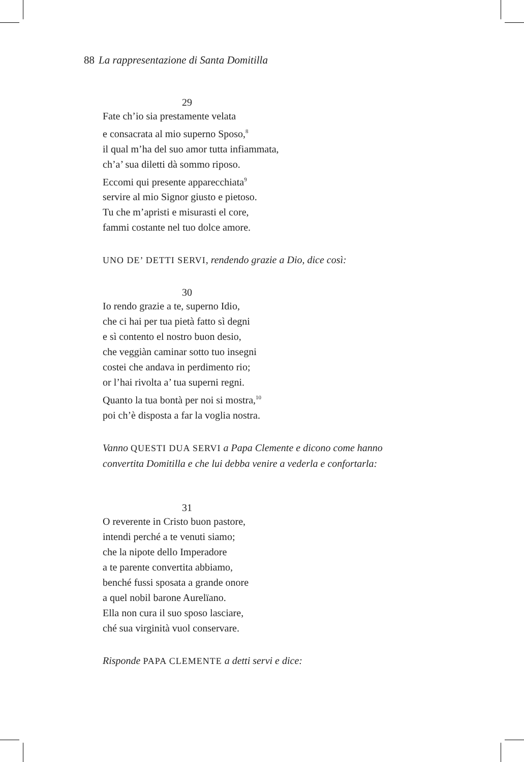88 La rappresentazione di Santa Domitilla
29
Fate ch’io sia prestamente velata
e consacrata al mio superno Sposo,<sup>8</sup>
il qual m’ha del suo amor tutta infiammata,
ch’a’ sua diletti dà sommo riposo.
Eccomi qui presente apparecchiata<sup>9</sup>
servire al mio Signor giusto e pietoso.
Tu che m’apristi e misurasti el core,
fammi costante nel tuo dolce amore.
UNO DE’ DETTI SERVI, rendendo grazie a Dio, dice così:
30
Io rendo grazie a te, superno Idio,
che ci hai per tua pietà fatto sì degni
e sì contento el nostro buon desio,
che veggiàn caminar sotto tuo insegni
costei che andava in perdimento rio;
or l’hai rivolta a’ tua superni regni.
Quanto la tua bontà per noi si mostra,<sup>10</sup>
poi ch’è disposta a far la voglia nostra.
Vanno QUESTI DUA SERVI a Papa Clemente e dicono come hanno
convertita Domitilla e che lui debba venire a vederla e confortarla:
31
O reverente in Cristo buon pastore,
intendi perché a te venuti siamo;
che la nipote dello Imperadore
a te parente convertita abbiamo,
benché fussi sposata a grande onore
a quel nobil barone Aurelïano.
Ella non cura il suo sposo lasciare,
ché sua virginità vuol conservare.
Risponde PAPA CLEMENTE a detti servi e dice: